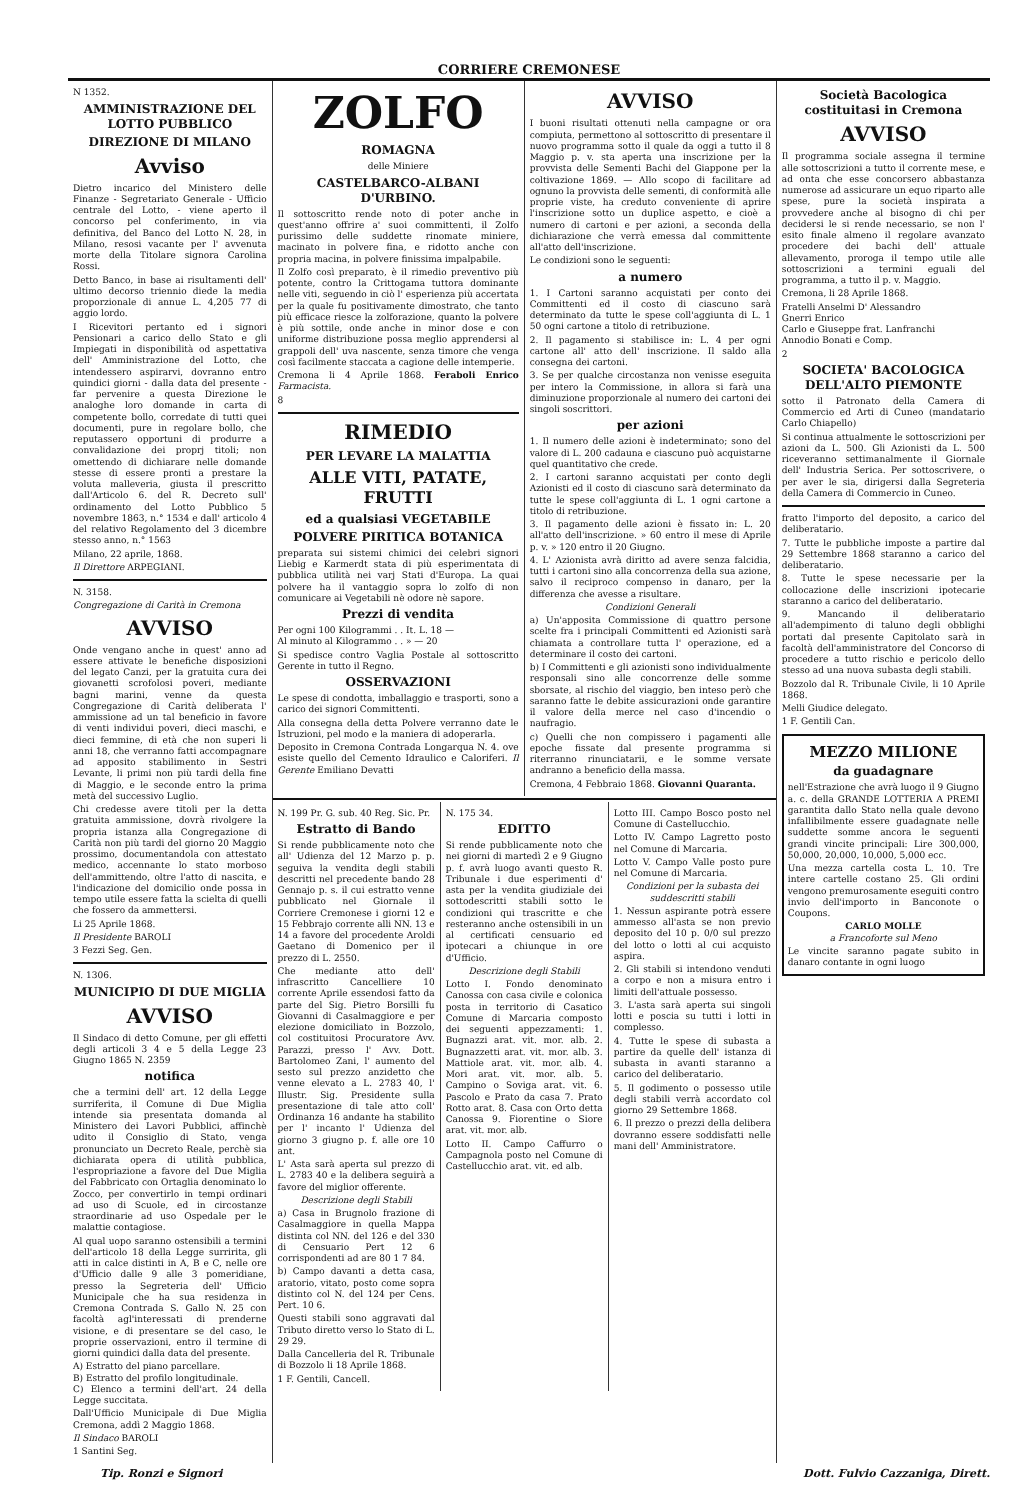CORRIERE CREMONESE
N 1352.
AMMINISTRAZIONE DEL LOTTO PUBBLICO
DIREZIONE DI MILANO
Avviso
Dietro incarico del Ministero delle Finanze - Segretariato Generale - Ufficio centrale del Lotto, - viene aperto il concorso pel conferimento, in via definitiva, del Banco del Lotto N. 28, in Milano, resosi vacante per l' avvenuta morte della Titolare signora Carolina Rossi.
Detto Banco, in base ai risultamenti dell' ultimo decorso triennio diede la media proporzionale di annue L. 4,205 77 di aggio lordo.
I Ricevitori pertanto ed i signori Pensionari a carico dello Stato e gli Impiegati in disponibilità od aspettativa dell' Amministrazione del Lotto, che intendessero aspirarvi, dovranno entro quindici giorni - dalla data del presente - far pervenire a questa Direzione le analoghe loro domande in carta di competente bollo, corredate di tutti quei documenti, pure in regolare bollo, che reputassero opportuni di produrre a convalidazione dei proprj titoli; non omettendo di dichiarare nelle domande stesse di essere pronti a prestare la voluta malleveria, giusta il prescritto dall'Articolo 6. del R. Decreto sull' ordinamento del Lotto Pubblico 5 novembre 1863, n.° 1534 e dall' articolo 4 del relativo Regolamento del 3 dicembre stesso anno, n.° 1563
Milano, 22 aprile, 1868.
Il Direttore ARPEGIANI.
N. 3158.
Congregazione di Carità in Cremona
AVVISO
Onde vengano anche in quest' anno ad essere attivate le benefiche disposizioni del legato Canzi, per la gratuita cura dei giovanetti scrofolosi poveri, mediante bagni marini, venne da questa Congregazione di Carità deliberata l' ammissione ad un tal beneficio in favore di venti individui poveri, dieci maschi, e dieci femmine, di età che non superi li anni 18, che verranno fatti accompagnare ad apposito stabilimento in Sestri Levante, li primi non più tardi della fine di Maggio, e le seconde entro la prima metà del successivo Luglio.
Chi credesse avere titoli per la detta gratuita ammissione, dovrà rivolgere la propria istanza alla Congregazione di Carità non più tardi del giorno 20 Maggio prossimo, documentandola con attestato medico, accennante lo stato morboso dell'ammittendo, oltre l'atto di nascita, e l'indicazione del domicilio onde possa in tempo utile essere fatta la scielta di quelli che fossero da ammettersi.
Li 25 Aprile 1868.
Il Presidente BAROLI
3 Fezzi Seg. Gen.
N. 1306.
MUNICIPIO DI DUE MIGLIA
AVVISO
Il Sindaco di detto Comune, per gli effetti degli articoli 3 4 e 5 della Legge 23 Giugno 1865 N. 2359
notifica
che a termini dell' art. 12 della Legge surriferita, il Comune di Due Miglia intende sia presentata domanda al Ministero dei Lavori Pubblici, affinchè udito il Consiglio di Stato, venga pronunciato un Decreto Reale, perchè sia dichiarata opera di utilità pubblica, l'espropriazione a favore del Due Miglia del Fabbricato con Ortaglia denominato lo Zocco, per convertirlo in tempi ordinari ad uso di Scuole, ed in circostanze straordinarie ad uso Ospedale per le malattie contagiose.
Al qual uopo saranno ostensibili a termini dell'articolo 18 della Legge surririta, gli atti in calce distinti in A, B e C, nelle ore d'Ufficio dalle 9 alle 3 pomeridiane, presso la Segreteria dell' Ufficio Municipale che ha sua residenza in Cremona Contrada S. Gallo N. 25 con facoltà agl'interessati di prenderne visione, e di presentare se del caso, le proprie osservazioni, entro il termine di giorni quindici dalla data del presente.
A) Estratto del piano parcellare.
B) Estratto del profilo longitudinale.
C) Elenco a termini dell'art. 24 della Legge succitata.
Dall'Ufficio Municipale di Due Miglia Cremona, addì 2 Maggio 1868.
Il Sindaco BAROLI
1 Santini Seg.
ZOLFO
ROMAGNA
delle Miniere
CASTELBARCO-ALBANI D'URBINO.
Il sottoscritto rende noto di poter anche in quest'anno offrire a' suoi committenti, il Zolfo purissimo delle suddette rinomate miniere, macinato in polvere fina, e ridotto anche con propria macina, in polvere finissima impalpabile.
Il Zolfo così preparato, è il rimedio preventivo più potente, contro la Crittogama tuttora dominante nelle viti, seguendo in ciò l' esperienza più accertata per la quale fu positivamente dimostrato, che tanto più efficace riesce la zolforazione, quanto la polvere è più sottile, onde anche in minor dose e con uniforme distribuzione possa meglio apprendersi al grappoli dell' uva nascente, senza timore che venga così facilmente staccata a cagione delle intemperie.
Cremona li 4 Aprile 1868. Feraboli Enrico Farmacista.
8
RIMEDIO
PER LEVARE LA MALATTIA
ALLE VITI, PATATE, FRUTTI
ed a qualsiasi VEGETABILE
POLVERE PIRITICA BOTANICA
preparata sui sistemi chimici dei celebri signori Liebig e Karmerdt stata di più esperimentata di pubblica utilità nei varj Stati d'Europa. La quai polvere ha il vantaggio sopra lo zolfo di non comunicare ai Vegetabili nè odore nè sapore.
Prezzi di vendita
Per ogni 100 Kilogrammi . . It. L. 18 —
Al minuto al Kilogrammo . . » — 20
Si spedisce contro Vaglia Postale al sottoscritto Gerente in tutto il Regno.
OSSERVAZIONI
Le spese di condotta, imballaggio e trasporti, sono a carico dei signori Committenti.
Alla consegna della detta Polvere verranno date le Istruzioni, pel modo e la maniera di adoperarla.
Deposito in Cremona Contrada Longarqua N. 4. ove esiste quello del Cemento Idraulico e Caloriferi. Il Gerente Emiliano Devatti
AVVISO
I buoni risultati ottenuti nella campagne or ora compiuta, permettono al sottoscritto di presentare il nuovo programma sotto il quale da oggi a tutto il 8 Maggio p. v. sta aperta una inscrizione per la provvista delle Sementi Bachi del Giappone per la coltivazione 1869. — Allo scopo di facilitare ad ognuno la provvista delle sementi, di conformità alle proprie viste, ha creduto conveniente di aprire l'inscrizione sotto un duplice aspetto, e cioè a numero di cartoni e per azioni, a seconda della dichiarazione che verrà emessa dal committente all'atto dell'inscrizione.
Le condizioni sono le seguenti:
a numero
1. I Cartoni saranno acquistati per conto dei Committenti ed il costo di ciascuno sarà determinato da tutte le spese coll'aggiunta di L. 1 50 ogni cartone a titolo di retribuzione.
2. Il pagamento si stabilisce in: L. 4 per ogni cartone all' atto dell' inscrizione. Il saldo alla consegna dei cartoni.
3. Se per qualche circostanza non venisse eseguita per intero la Commissione, in allora si farà una diminuzione proporzionale al numero dei cartoni dei singoli soscrittori.
per azioni
1. Il numero delle azioni è indeterminato; sono del valore di L. 200 cadauna e ciascuno può acquistarne quel quantitativo che crede.
2. I cartoni saranno acquistati per conto degli Azionisti ed il costo di ciascuno sarà determinato da tutte le spese coll'aggiunta di L. 1 ogni cartone a titolo di retribuzione.
3. Il pagamento delle azioni è fissato in: L. 20 all'atto dell'inscrizione. » 60 entro il mese di Aprile p. v. » 120 entro il 20 Giugno.
4. L' Azionista avrà diritto ad avere senza falcidia, tutti i cartoni sino alla concorrenza della sua azione, salvo il reciproco compenso in danaro, per la differenza che avesse a risultare.
Condizioni Generali
a) Un'apposita Commissione di quattro persone scelte fra i principali Committenti ed Azionisti sarà chiamata a controllare tutta l' operazione, ed a determinare il costo dei cartoni.
b) I Committenti e gli azionisti sono individualmente responsali sino alle concorrenze delle somme sborsate, al rischio del viaggio, ben inteso però che saranno fatte le debite assicurazioni onde garantire il valore della merce nel caso d'incendio o naufragio.
c) Quelli che non compissero i pagamenti alle epoche fissate dal presente programma si riterranno rinunciatarii, e le somme versate andranno a beneficio della massa.
Cremona, 4 Febbraio 1868. Giovanni Quaranta.
N. 199 Pr. G. sub. 40 Reg. Sic. Pr.
Estratto di Bando
Si rende pubblicamente noto che all' Udienza del 12 Marzo p. p. seguiva la vendita degli stabili descritti nel precedente bando 28 Gennajo p. s. il cui estratto venne pubblicato nel Giornale il Corriere Cremonese i giorni 12 e 15 Febbrajo corrente alli NN. 13 e 14 a favore del procedente Aroldi Gaetano di Domenico per il prezzo di L. 2550.
Che mediante atto dell' infrascritto Cancelliere 10 corrente Aprile essendosi fatto da parte del Sig. Pietro Borsilli fu Giovanni di Casalmaggiore e per elezione domiciliato in Bozzolo, col costituitosi Procuratore Avv. Parazzi, presso l' Avv. Dott. Bartolomeo Zani, l' aumento del sesto sul prezzo anzidetto che venne elevato a L. 2783 40, l' Illustr. Sig. Presidente sulla presentazione di tale atto coll' Ordinanza 16 andante ha stabilito per l' incanto l' Udienza del giorno 3 giugno p. f. alle ore 10 ant.
L' Asta sarà aperta sul prezzo di L. 2783 40 e la delibera seguirà a favore del miglior offerente.
Descrizione degli Stabili
a) Casa in Brugnolo frazione di Casalmaggiore in quella Mappa distinta col NN. del 126 e del 330 di Censuario Pert 12 6 corrispondenti ad are 80 1 7 84.
b) Campo davanti a detta casa, aratorio, vitato, posto come sopra distinto col N. del 124 per Cens. Pert. 10 6.
Questi stabili sono aggravati dal Tributo diretto verso lo Stato di L. 29 29.
Dalla Cancelleria del R. Tribunale di Bozzolo li 18 Aprile 1868.
1 F. Gentili, Cancell.
N. 175 34.
EDITTO
Si rende pubblicamente noto che nei giorni di martedì 2 e 9 Giugno p. f. avrà luogo avanti questo R. Tribunale i due esperimenti d' asta per la vendita giudiziale dei sottodescritti stabili sotto le condizioni qui trascritte e che resteranno anche ostensibili in un al certificati censuario ed ipotecari a chiunque in ore d'Ufficio.
Descrizione degli Stabili
Lotto I. Fondo denominato Canossa con casa civile e colonica posta in territorio di Casatico Comune di Marcaria composto dei seguenti appezzamenti: 1. Bugnazzi arat. vit. mor. alb. 2. Bugnazzetti arat. vit. mor. alb. 3. Mattiole arat. vit. mor. alb. 4. Mori arat. vit. mor. alb. 5. Campino o Soviga arat. vit. 6. Pascolo e Prato da casa 7. Prato Rotto arat. 8. Casa con Orto detta Canossa 9. Fiorentine o Siore arat. vit. mor. alb.
Lotto II. Campo Caffurro o Campagnola posto nel Comune di Castellucchio arat. vit. ed alb.
Lotto III. Campo Bosco posto nel Comune di Castellucchio.
Lotto IV. Campo Lagretto posto nel Comune di Marcaria.
Lotto V. Campo Valle posto pure nel Comune di Marcaria.
Condizioni per la subasta dei suddescritti stabili
1. Nessun aspirante potrà essere ammesso all'asta se non previo deposito del 10 p. 0/0 sul prezzo del lotto o lotti al cui acquisto aspira.
2. Gli stabili si intendono venduti a corpo e non a misura entro i limiti dell'attuale possesso.
3. L'asta sarà aperta sui singoli lotti e poscia su tutti i lotti in complesso.
4. Tutte le spese di subasta a partire da quelle dell' istanza di subasta in avanti staranno a carico del deliberatario.
5. Il godimento o possesso utile degli stabili verrà accordato col giorno 29 Settembre 1868.
6. Il prezzo o prezzi della delibera dovranno essere soddisfatti nelle mani dell' Amministratore.
Società Bacologica costituitasi in Cremona
AVVISO
Il programma sociale assegna il termine alle sottoscrizioni a tutto il corrente mese, e ad onta che esse concorsero abbastanza numerose ad assicurare un equo riparto alle spese, pure la società inspirata a provvedere anche al bisogno di chi per decidersi le si rende necessario, se non l' esito finale almeno il regolare avanzato procedere dei bachi dell' attuale allevamento, proroga il tempo utile alle sottoscrizioni a termini eguali del programma, a tutto il p. v. Maggio.
Cremona, li 28 Aprile 1868.
Fratelli Anselmi D' Alessandro
Gnerri Enrico
Carlo e Giuseppe frat. Lanfranchi
Annodio Bonati e Comp.
2
SOCIETA' BACOLOGICA DELL'ALTO PIEMONTE
sotto il Patronato della Camera di Commercio ed Arti di Cuneo (mandatario Carlo Chiapello)
Si continua attualmente le sottoscrizioni per azioni da L. 500. Gli Azionisti da L. 500 riceveranno settimanalmente il Giornale dell' Industria Serica. Per sottoscrivere, o per aver le sia, dirigersi dalla Segreteria della Camera di Commercio in Cuneo.
fratto l'importo del deposito, a carico del deliberatario.
7. Tutte le pubbliche imposte a partire dal 29 Settembre 1868 staranno a carico del deliberatario.
8. Tutte le spese necessarie per la collocazione delle inscrizioni ipotecarie staranno a carico del deliberatario.
9. Mancando il deliberatario all'adempimento di taluno degli obblighi portati dal presente Capitolato sarà in facoltà dell'amministratore del Concorso di procedere a tutto rischio e pericolo dello stesso ad una nuova subasta degli stabili.
Bozzolo dal R. Tribunale Civile, li 10 Aprile 1868.
Melli Giudice delegato.
1 F. Gentili Can.
MEZZO MILIONE
da guadagnare
nell'Estrazione che avrà luogo il 9 Giugno a. c. della GRANDE LOTTERIA A PREMI garantita dallo Stato nella quale devono infallibilmente essere guadagnate nelle suddette somme ancora le seguenti grandi vincite principali: Lire 300,000, 50,000, 20,000, 10,000, 5,000 ecc.
Una mezza cartella costa L. 10. Tre intere cartelle costano 25. Gli ordini vengono premurosamente eseguiti contro invio dell'importo in Banconote o Coupons.
CARLO MOLLE
a Francoforte sul Meno
Le vincite saranno pagate subito in danaro contante in ogni luogo
Tip. Ronzi e Signori Dott. Fulvio Cazzaniga, Dirett.